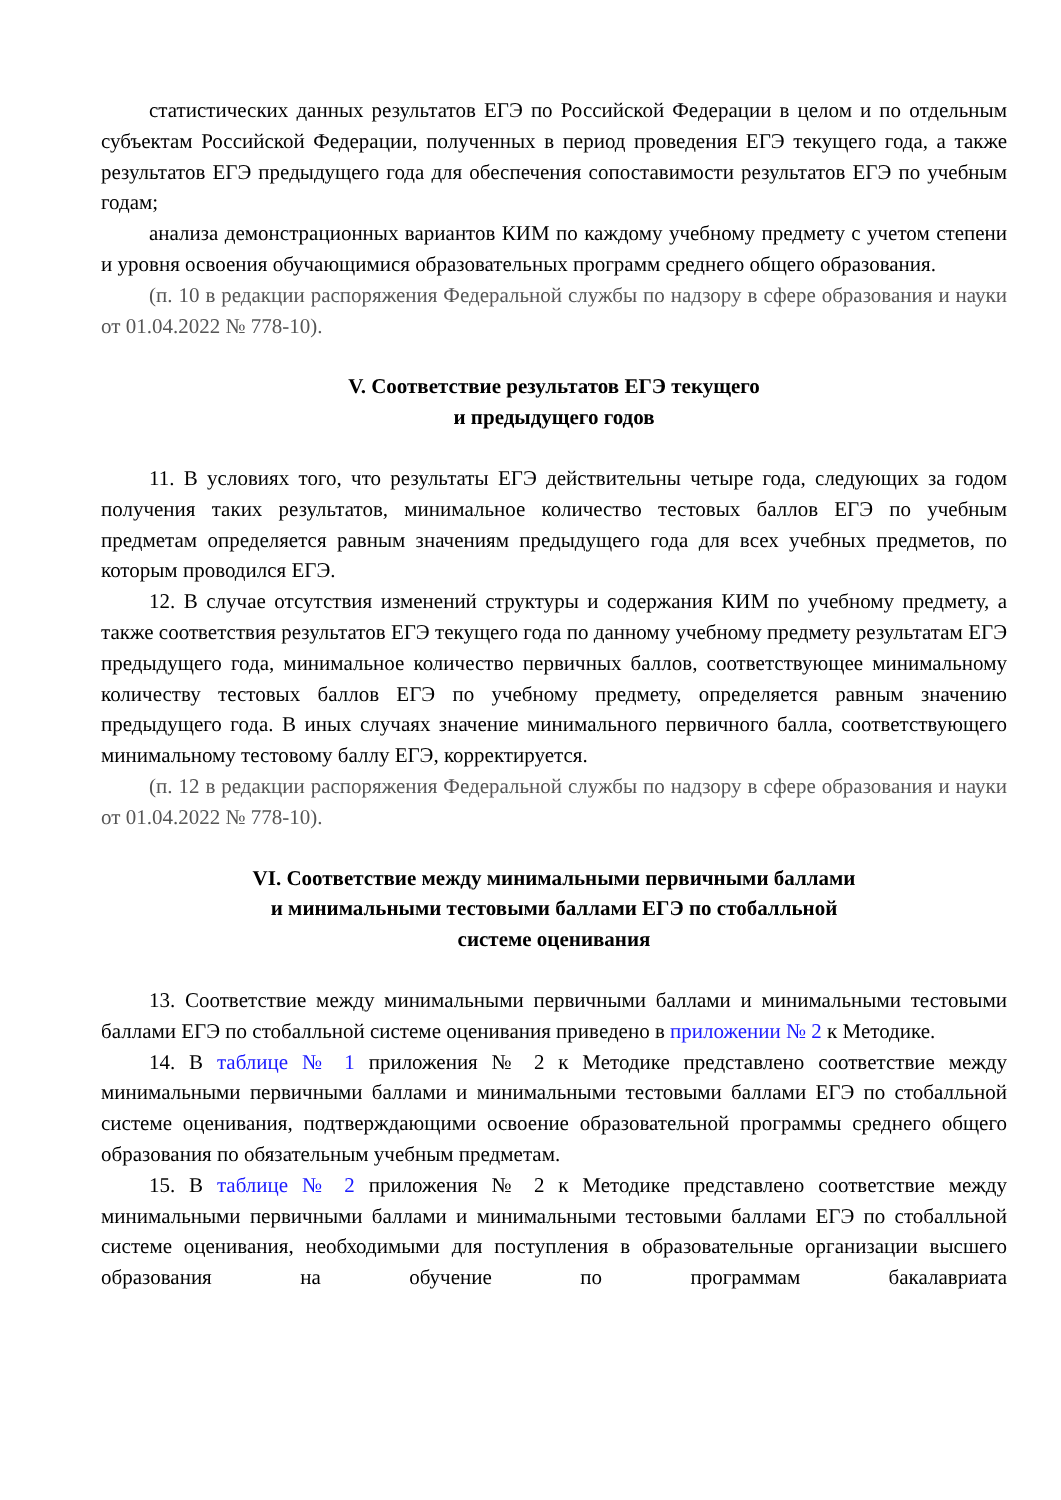статистических данных результатов ЕГЭ по Российской Федерации в целом и по отдельным субъектам Российской Федерации, полученных в период проведения ЕГЭ текущего года, а также результатов ЕГЭ предыдущего года для обеспечения сопоставимости результатов ЕГЭ по учебным годам;
анализа демонстрационных вариантов КИМ по каждому учебному предмету с учетом степени и уровня освоения обучающимися образовательных программ среднего общего образования.
(п. 10 в редакции распоряжения Федеральной службы по надзору в сфере образования и науки от 01.04.2022 № 778-10).
V. Соответствие результатов ЕГЭ текущего
и предыдущего годов
11. В условиях того, что результаты ЕГЭ действительны четыре года, следующих за годом получения таких результатов, минимальное количество тестовых баллов ЕГЭ по учебным предметам определяется равным значениям предыдущего года для всех учебных предметов, по которым проводился ЕГЭ.
12. В случае отсутствия изменений структуры и содержания КИМ по учебному предмету, а также соответствия результатов ЕГЭ текущего года по данному учебному предмету результатам ЕГЭ предыдущего года, минимальное количество первичных баллов, соответствующее минимальному количеству тестовых баллов ЕГЭ по учебному предмету, определяется равным значению предыдущего года. В иных случаях значение минимального первичного балла, соответствующего минимальному тестовому баллу ЕГЭ, корректируется.
(п. 12 в редакции распоряжения Федеральной службы по надзору в сфере образования и науки от 01.04.2022 № 778-10).
VI. Соответствие между минимальными первичными баллами
и минимальными тестовыми баллами ЕГЭ по стобалльной
системе оценивания
13. Соответствие между минимальными первичными баллами и минимальными тестовыми баллами ЕГЭ по стобалльной системе оценивания приведено в приложении № 2 к Методике.
14. В таблице № 1 приложения № 2 к Методике представлено соответствие между минимальными первичными баллами и минимальными тестовыми баллами ЕГЭ по стобалльной системе оценивания, подтверждающими освоение образовательной программы среднего общего образования по обязательным учебным предметам.
15. В таблице № 2 приложения № 2 к Методике представлено соответствие между минимальными первичными баллами и минимальными тестовыми баллами ЕГЭ по стобалльной системе оценивания, необходимыми для поступления в образовательные организации высшего образования на обучение по программам бакалавриата